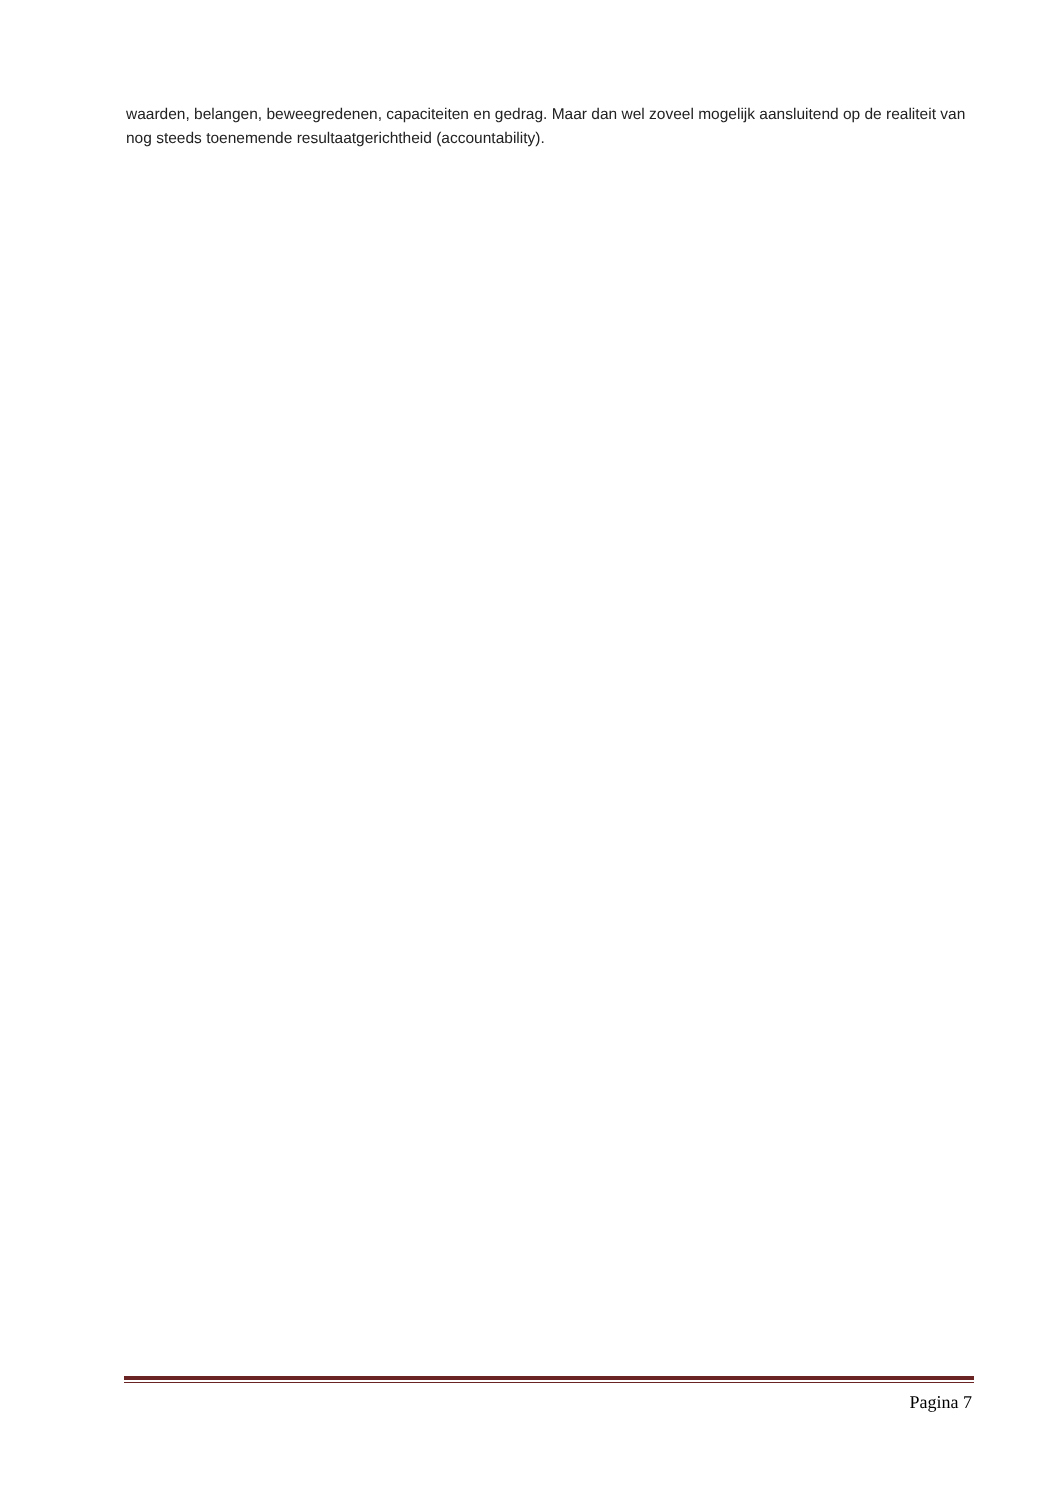waarden, belangen, beweegredenen, capaciteiten en gedrag. Maar dan wel zoveel mogelijk aansluitend op de realiteit van nog steeds toenemende resultaatgerichtheid (accountability).
Pagina 7